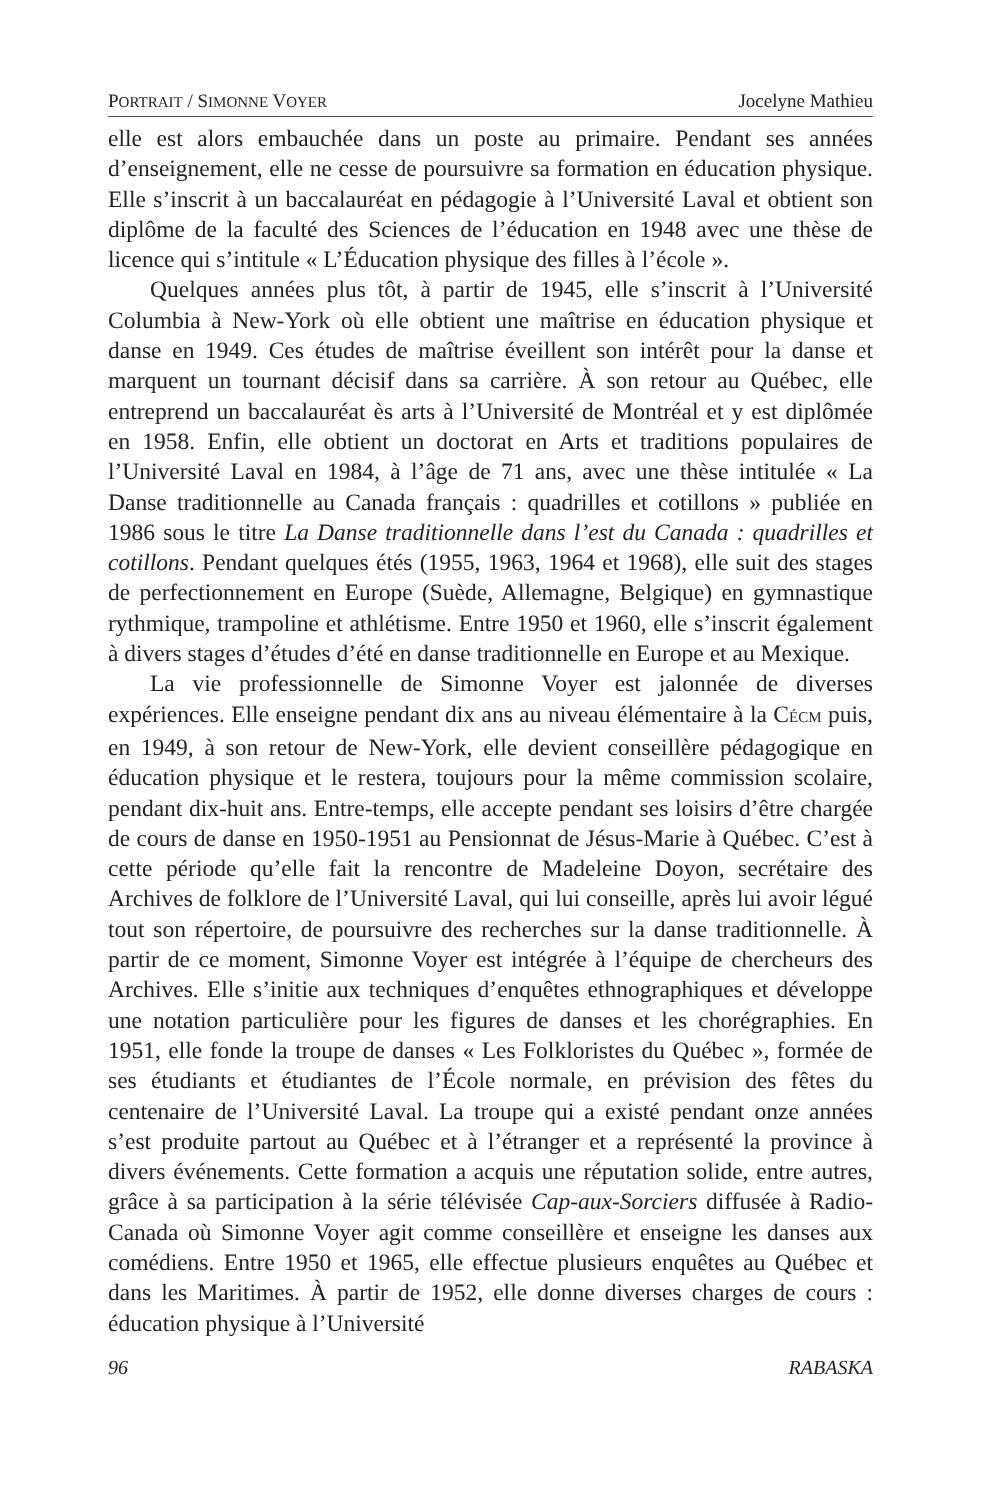PORTRAIT / SIMONNE VOYER Jocelyne Mathieu
elle est alors embauchée dans un poste au primaire. Pendant ses années d’enseignement, elle ne cesse de poursuivre sa formation en éducation physique. Elle s’inscrit à un baccalauréat en pédagogie à l’Université Laval et obtient son diplôme de la faculté des Sciences de l’éducation en 1948 avec une thèse de licence qui s’intitule « L’Éducation physique des filles à l’école ».
Quelques années plus tôt, à partir de 1945, elle s’inscrit à l’Université Columbia à New-York où elle obtient une maîtrise en éducation physique et danse en 1949. Ces études de maîtrise éveillent son intérêt pour la danse et marquent un tournant décisif dans sa carrière. À son retour au Québec, elle entreprend un baccalauréat ès arts à l’Université de Montréal et y est diplômée en 1958. Enfin, elle obtient un doctorat en Arts et traditions populaires de l’Université Laval en 1984, à l’âge de 71 ans, avec une thèse intitulée « La Danse traditionnelle au Canada français : quadrilles et cotillons » publiée en 1986 sous le titre La Danse traditionnelle dans l’est du Canada : quadrilles et cotillons. Pendant quelques étés (1955, 1963, 1964 et 1968), elle suit des stages de perfectionnement en Europe (Suède, Allemagne, Belgique) en gymnastique rythmique, trampoline et athlétisme. Entre 1950 et 1960, elle s’inscrit également à divers stages d’études d’été en danse traditionnelle en Europe et au Mexique.
La vie professionnelle de Simonne Voyer est jalonnée de diverses expériences. Elle enseigne pendant dix ans au niveau élémentaire à la CÉCM puis, en 1949, à son retour de New-York, elle devient conseillère pédagogique en éducation physique et le restera, toujours pour la même commission scolaire, pendant dix-huit ans. Entre-temps, elle accepte pendant ses loisirs d’être chargée de cours de danse en 1950-1951 au Pensionnat de Jésus-Marie à Québec. C’est à cette période qu’elle fait la rencontre de Madeleine Doyon, secrétaire des Archives de folklore de l’Université Laval, qui lui conseille, après lui avoir légué tout son répertoire, de poursuivre des recherches sur la danse traditionnelle. À partir de ce moment, Simonne Voyer est intégrée à l’équipe de chercheurs des Archives. Elle s’initie aux techniques d’enquêtes ethnographiques et développe une notation particulière pour les figures de danses et les chorégraphies. En 1951, elle fonde la troupe de danses « Les Folkloristes du Québec », formée de ses étudiants et étudiantes de l’École normale, en prévision des fêtes du centenaire de l’Université Laval. La troupe qui a existé pendant onze années s’est produite partout au Québec et à l’étranger et a représenté la province à divers événements. Cette formation a acquis une réputation solide, entre autres, grâce à sa participation à la série télévisée Cap-aux-Sorciers diffusée à Radio-Canada où Simonne Voyer agit comme conseillère et enseigne les danses aux comédiens. Entre 1950 et 1965, elle effectue plusieurs enquêtes au Québec et dans les Maritimes. À partir de 1952, elle donne diverses charges de cours : éducation physique à l’Université
96 RABASKA